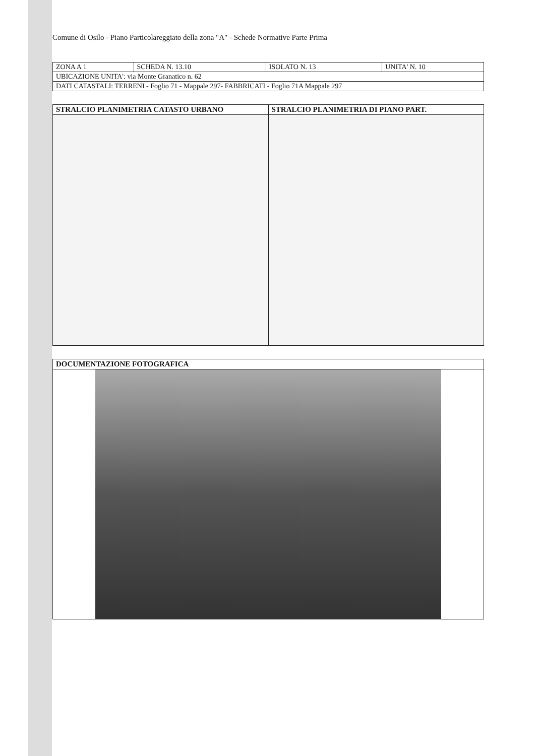Comune di Osilo - Piano Particolareggiato della zona "A" - Schede Normative Parte Prima
| ZONA A 1 | SCHEDA N. 13.10 | ISOLATO N. 13 | UNITA' N. 10 |
| UBICAZIONE UNITA': via Monte Granatico n. 62 | | | |
| DATI CATASTALI: TERRENI - Foglio 71 - Mappale 297- FABBRICATI - Foglio 71A Mappale 297 | | | |
| STRALCIO PLANIMETRIA CATASTO URBANO | STRALCIO PLANIMETRIA DI PIANO PART. |
| --- | --- |
| DOCUMENTAZIONE FOTOGRAFICA |
| --- |